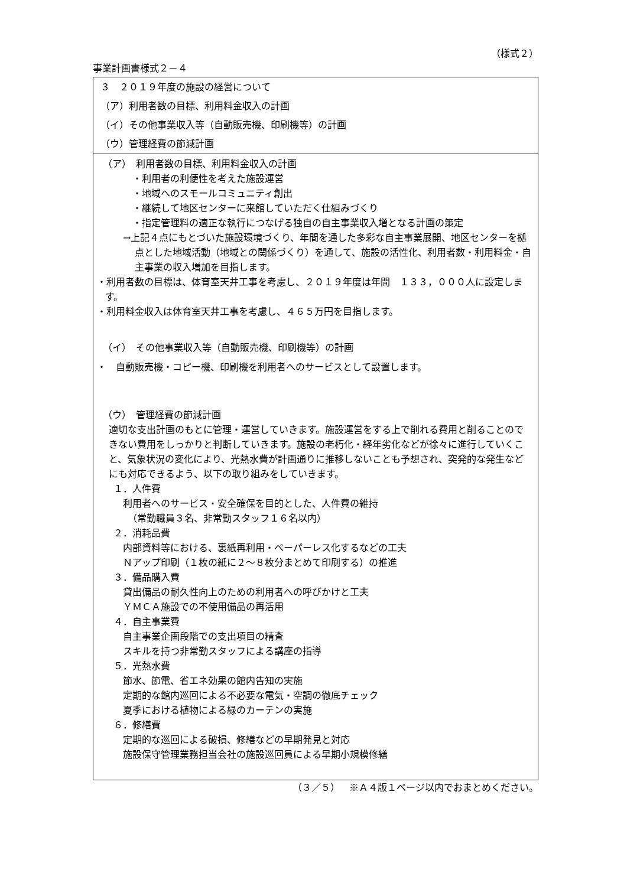（様式２）
事業計画書様式２－４
３　２０１９年度の施設の経営について
（ア）利用者数の目標、利用料金収入の計画
（イ）その他事業収入等（自動販売機、印刷機等）の計画
（ウ）管理経費の節減計画
（ア）　利用者数の目標、利用料金収入の計画
・利用者の利便性を考えた施設運営
・地域へのスモールコミュニティ創出
・継続して地区センターに来館していただく仕組みづくり
・指定管理料の適正な執行につなげる独自の自主事業収入増となる計画の策定
→上記４点にもとづいた施設環境づくり、年間を通した多彩な自主事業展開、地区センターを拠点とした地域活動（地域との関係づくり）を通して、施設の活性化、利用者数・利用料金・自主事業の収入増加を目指します。
・利用者数の目標は、体育室天井工事を考慮し、２０１９年度は年間　１３３，０００人に設定します。
・利用料金収入は体育室天井工事を考慮し、４６５万円を目指します。
（イ）　その他事業収入等（自動販売機、印刷機等）の計画
・　自動販売機・コピー機、印刷機を利用者へのサービスとして設置します。
（ウ）　管理経費の節減計画
適切な支出計画のもとに管理・運営していきます。施設運営をする上で削れる費用と削ることのできない費用をしっかりと判断していきます。施設の老朽化・経年劣化などが徐々に進行していくこと、気象状況の変化により、光熱水費が計画通りに推移しないことも予想され、突発的な発生などにも対応できるよう、以下の取り組みをしていきます。
１．人件費
利用者へのサービス・安全確保を目的とした、人件費の維持
（常勤職員３名、非常勤スタッフ１６名以内）
２．消耗品費
内部資料等における、裏紙再利用・ペーパーレス化するなどの工夫
Ｎアップ印刷（１枚の紙に２～８枚分まとめて印刷する）の推進
３．備品購入費
貸出備品の耐久性向上のための利用者への呼びかけと工夫
ＹＭＣＡ施設での不使用備品の再活用
４．自主事業費
自主事業企画段階での支出項目の精査
スキルを持つ非常勤スタッフによる講座の指導
５．光熱水費
節水、節電、省エネ効果の館内告知の実施
定期的な館内巡回による不必要な電気・空調の徹底チェック
夏季における植物による緑のカーテンの実施
６．修繕費
定期的な巡回による破損、修繕などの早期発見と対応
施設保守管理業務担当会社の施設巡回員による早期小規模修繕
（３／５）　※Ａ４版１ページ以内でおまとめください。